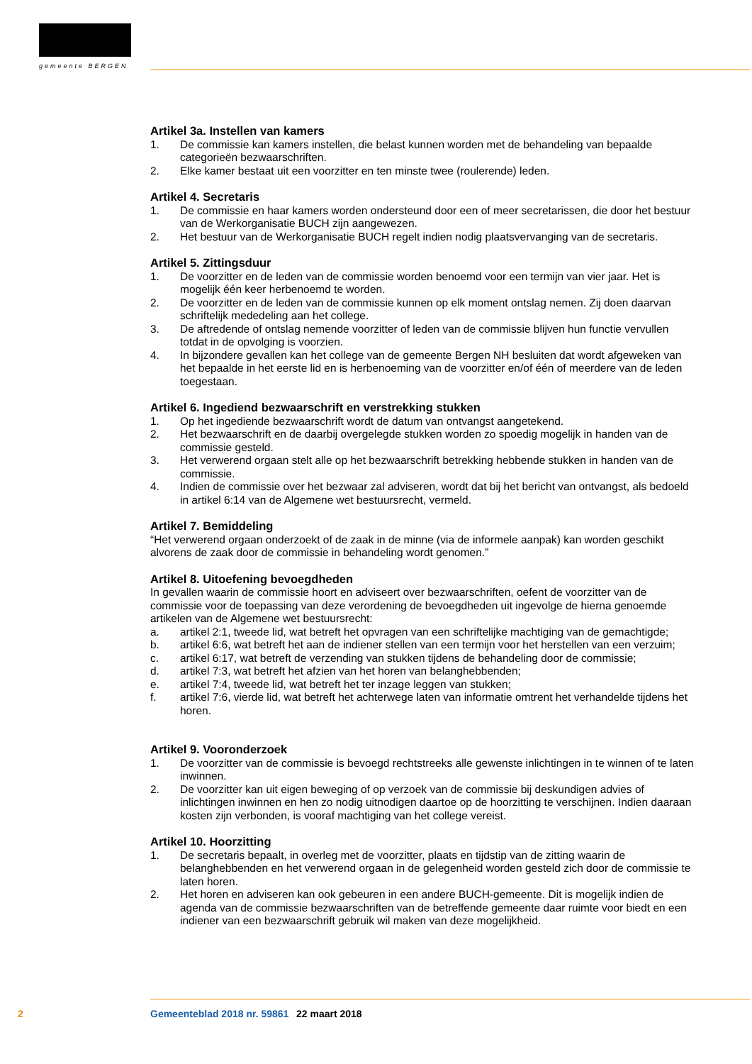gemeente BERGEN
Artikel 3a. Instellen van kamers
1. De commissie kan kamers instellen, die belast kunnen worden met de behandeling van bepaalde categorieën bezwaarschriften.
2. Elke kamer bestaat uit een voorzitter en ten minste twee (roulerende) leden.
Artikel 4. Secretaris
1. De commissie en haar kamers worden ondersteund door een of meer secretarissen, die door het bestuur van de Werkorganisatie BUCH zijn aangewezen.
2. Het bestuur van de Werkorganisatie BUCH regelt indien nodig plaatsvervanging van de secretaris.
Artikel 5. Zittingsduur
1. De voorzitter en de leden van de commissie worden benoemd voor een termijn van vier jaar. Het is mogelijk één keer herbenoemd te worden.
2. De voorzitter en de leden van de commissie kunnen op elk moment ontslag nemen. Zij doen daarvan schriftelijk mededeling aan het college.
3. De aftredende of ontslag nemende voorzitter of leden van de commissie blijven hun functie vervullen totdat in de opvolging is voorzien.
4. In bijzondere gevallen kan het college van de gemeente Bergen NH besluiten dat wordt afgeweken van het bepaalde in het eerste lid en is herbenoeming van de voorzitter en/of één of meerdere van de leden toegestaan.
Artikel 6. Ingediend bezwaarschrift en verstrekking stukken
1. Op het ingediende bezwaarschrift wordt de datum van ontvangst aangetekend.
2. Het bezwaarschrift en de daarbij overgelegde stukken worden zo spoedig mogelijk in handen van de commissie gesteld.
3. Het verwerend orgaan stelt alle op het bezwaarschrift betrekking hebbende stukken in handen van de commissie.
4. Indien de commissie over het bezwaar zal adviseren, wordt dat bij het bericht van ontvangst, als bedoeld in artikel 6:14 van de Algemene wet bestuursrecht, vermeld.
Artikel 7. Bemiddeling
“Het verwerend orgaan onderzoekt of de zaak in de minne (via de informele aanpak) kan worden geschikt alvorens de zaak door de commissie in behandeling wordt genomen.”
Artikel 8. Uitoefening bevoegdheden
In gevallen waarin de commissie hoort en adviseert over bezwaarschriften, oefent de voorzitter van de commissie voor de toepassing van deze verordening de bevoegdheden uit ingevolge de hierna genoemde artikelen van de Algemene wet bestuursrecht:
a. artikel 2:1, tweede lid, wat betreft het opvragen van een schriftelijke machtiging van de gemachtigde;
b. artikel 6:6, wat betreft het aan de indiener stellen van een termijn voor het herstellen van een verzuim;
c. artikel 6:17, wat betreft de verzending van stukken tijdens de behandeling door de commissie;
d. artikel 7:3, wat betreft het afzien van het horen van belanghebbenden;
e. artikel 7:4, tweede lid, wat betreft het ter inzage leggen van stukken;
f. artikel 7:6, vierde lid, wat betreft het achterwege laten van informatie omtrent het verhandelde tijdens het horen.
Artikel 9. Vooronderzoek
1. De voorzitter van de commissie is bevoegd rechtstreeks alle gewenste inlichtingen in te winnen of te laten inwinnen.
2. De voorzitter kan uit eigen beweging of op verzoek van de commissie bij deskundigen advies of inlichtingen inwinnen en hen zo nodig uitnodigen daartoe op de hoorzitting te verschijnen. Indien daaraan kosten zijn verbonden, is vooraf machtiging van het college vereist.
Artikel 10. Hoorzitting
1. De secretaris bepaalt, in overleg met de voorzitter, plaats en tijdstip van de zitting waarin de belanghebbenden en het verwerend orgaan in de gelegenheid worden gesteld zich door de commissie te laten horen.
2. Het horen en adviseren kan ook gebeuren in een andere BUCH-gemeente. Dit is mogelijk indien de agenda van de commissie bezwaarschriften van de betreffende gemeente daar ruimte voor biedt en een indiener van een bezwaarschrift gebruik wil maken van deze mogelijkheid.
2 Gemeenteblad 2018 nr. 59861 22 maart 2018